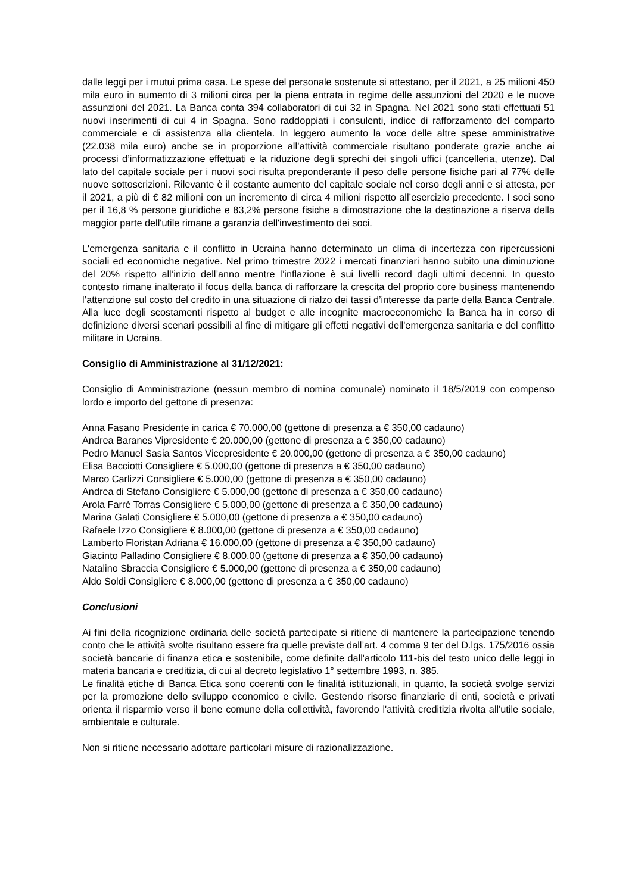dalle leggi per i mutui prima casa. Le spese del personale sostenute si attestano, per il 2021, a 25 milioni 450 mila euro in aumento di 3 milioni circa per la piena entrata in regime delle assunzioni del 2020 e le nuove assunzioni del 2021. La Banca conta 394 collaboratori di cui 32 in Spagna. Nel 2021 sono stati effettuati 51 nuovi inserimenti di cui 4 in Spagna. Sono raddoppiati i consulenti, indice di rafforzamento del comparto commerciale e di assistenza alla clientela. In leggero aumento la voce delle altre spese amministrative (22.038 mila euro) anche se in proporzione all’attività commerciale risultano ponderate grazie anche ai processi d’informatizzazione effettuati e la riduzione degli sprechi dei singoli uffici (cancelleria, utenze). Dal lato del capitale sociale per i nuovi soci risulta preponderante il peso delle persone fisiche pari al 77% delle nuove sottoscrizioni. Rilevante è il costante aumento del capitale sociale nel corso degli anni e si attesta, per il 2021, a più di € 82 milioni con un incremento di circa 4 milioni rispetto all’esercizio precedente. I soci sono per il 16,8 % persone giuridiche e 83,2% persone fisiche a dimostrazione che la destinazione a riserva della maggior parte dell'utile rimane a garanzia dell'investimento dei soci.
L'emergenza sanitaria e il conflitto in Ucraina hanno determinato un clima di incertezza con ripercussioni sociali ed economiche negative. Nel primo trimestre 2022 i mercati finanziari hanno subito una diminuzione del 20% rispetto all’inizio dell’anno mentre l’inflazione è sui livelli record dagli ultimi decenni. In questo contesto rimane inalterato il focus della banca di rafforzare la crescita del proprio core business mantenendo l’attenzione sul costo del credito in una situazione di rialzo dei tassi d’interesse da parte della Banca Centrale. Alla luce degli scostamenti rispetto al budget e alle incognite macroeconomiche la Banca ha in corso di definizione diversi scenari possibili al fine di mitigare gli effetti negativi dell'emergenza sanitaria e del conflitto militare in Ucraina.
Consiglio di Amministrazione al 31/12/2021:
Consiglio di Amministrazione (nessun membro di nomina comunale) nominato il 18/5/2019 con compenso lordo e importo del gettone di presenza:
Anna Fasano Presidente in carica € 70.000,00 (gettone di presenza a € 350,00 cadauno)
Andrea Baranes Vipresidente € 20.000,00 (gettone di presenza a € 350,00 cadauno)
Pedro Manuel Sasia Santos Vicepresidente € 20.000,00 (gettone di presenza a € 350,00 cadauno)
Elisa Bacciotti Consigliere € 5.000,00 (gettone di presenza a € 350,00 cadauno)
Marco Carlizzi Consigliere € 5.000,00 (gettone di presenza a € 350,00 cadauno)
Andrea di Stefano Consigliere € 5.000,00 (gettone di presenza a € 350,00 cadauno)
Arola Farrè Torras Consigliere € 5.000,00 (gettone di presenza a € 350,00 cadauno)
Marina Galati Consigliere € 5.000,00 (gettone di presenza a € 350,00 cadauno)
Rafaele Izzo Consigliere € 8.000,00 (gettone di presenza a € 350,00 cadauno)
Lamberto Floristan Adriana € 16.000,00 (gettone di presenza a € 350,00 cadauno)
Giacinto Palladino Consigliere € 8.000,00 (gettone di presenza a € 350,00 cadauno)
Natalino Sbraccia Consigliere € 5.000,00 (gettone di presenza a € 350,00 cadauno)
Aldo Soldi Consigliere € 8.000,00 (gettone di presenza a € 350,00 cadauno)
Conclusioni
Ai fini della ricognizione ordinaria delle società partecipate si ritiene di mantenere la partecipazione tenendo conto che le attività svolte risultano essere fra quelle previste dall’art. 4 comma 9 ter del D.lgs. 175/2016 ossia società bancarie di finanza etica e sostenibile, come definite dall'articolo 111-bis del testo unico delle leggi in materia bancaria e creditizia, di cui al decreto legislativo 1° settembre 1993, n. 385.
Le finalità etiche di Banca Etica sono coerenti con le finalità istituzionali, in quanto, la società svolge servizi per la promozione dello sviluppo economico e civile. Gestendo risorse finanziarie di enti, società e privati orienta il risparmio verso il bene comune della collettività, favorendo l'attività creditizia rivolta all'utile sociale, ambientale e culturale.
Non si ritiene necessario adottare particolari misure di razionalizzazione.